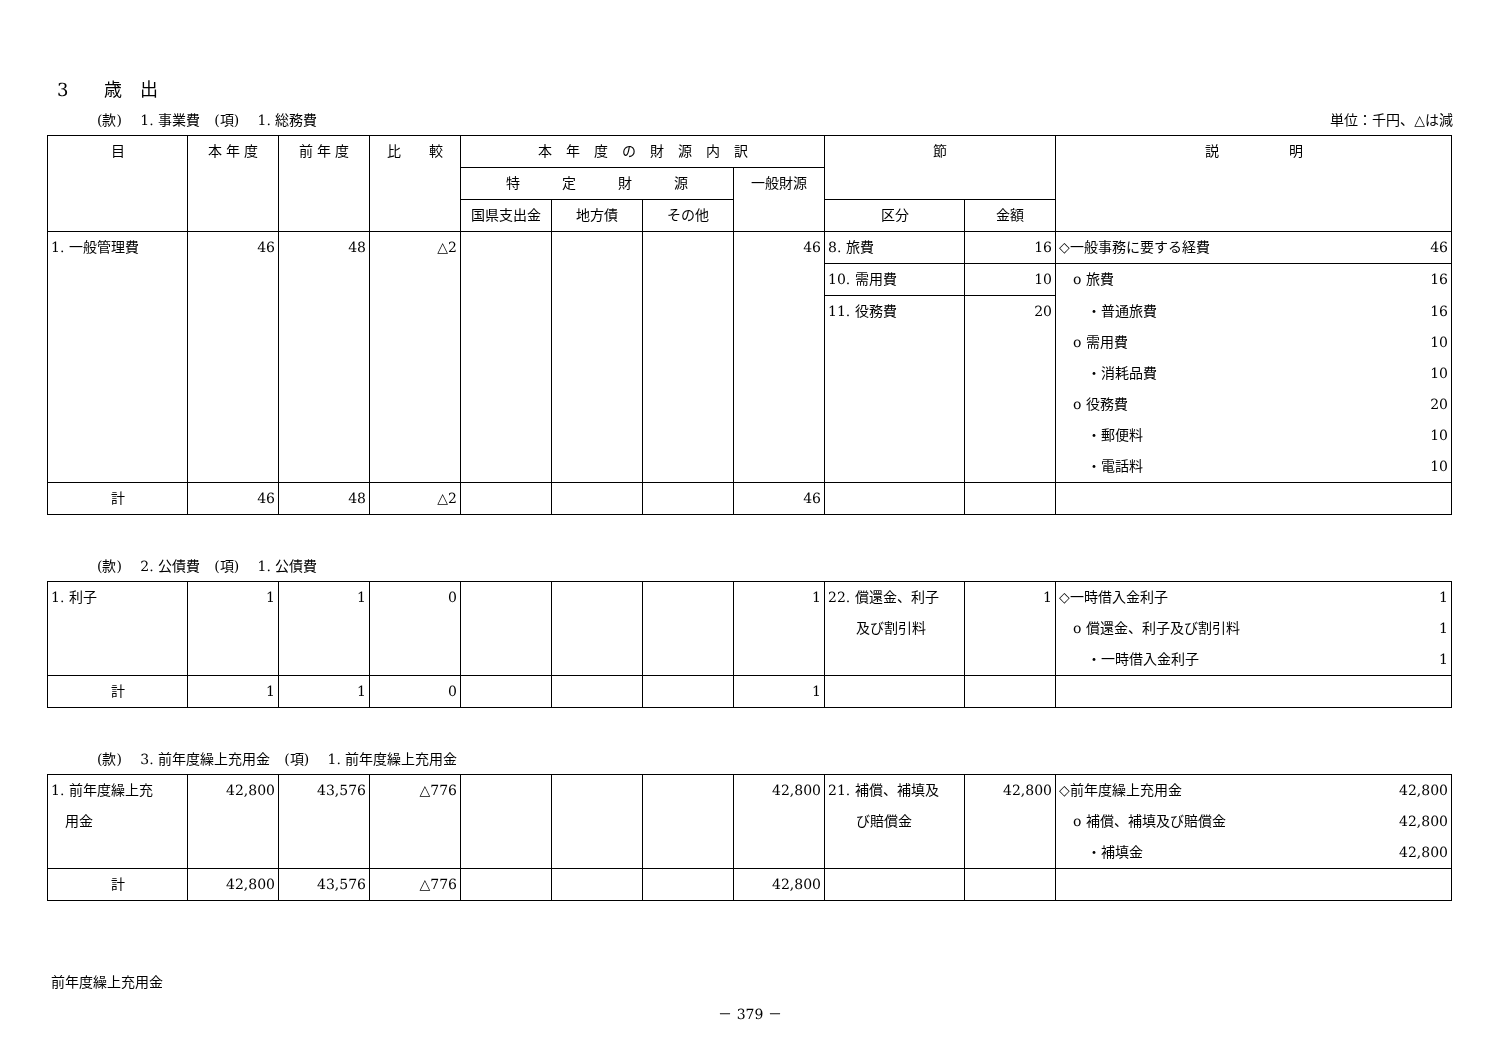3　　歳　出
(款)　 1. 事業費　(項)　 1. 総務費 単位：千円、△は減
| 目 | 本 年 度 | 前 年 度 | 比 較 | 本 年 度 の 財 源 内 訳 | | | | 節 | | 説 明 |
| --- | --- | --- | --- | --- | --- | --- | --- | --- | --- | --- |
| | | | | 特 定 財 源 | | | 一般財源 | | | |
| | | | | 国県支出金 | 地方債 | その他 | | 区分 | 金額 | |
| 1. 一般管理費 | 46 | 48 | △2 | | | | 46 | 8. 旅費 | 16 | ◇一般事務に要する経費 46 |
| | | | | | | | | 10. 需用費 | 10 | o 旅費 16 |
| | | | | | | | | 11. 役務費 | 20 | ・普通旅費 16 |
| | | | | | | | | | | o 需用費 10 |
| | | | | | | | | | | ・消耗品費 10 |
| | | | | | | | | | | o 役務費 20 |
| | | | | | | | | | | ・郵便料 10 |
| | | | | | | | | | | ・電話料 10 |
| 計 | 46 | 48 | △2 | | | | 46 | | | |
(款)　 2. 公債費　(項)　 1. 公債費
| 1. 利子 | 1 | 1 | 0 | | | | 1 | 22. 償還金、利子 及び割引料 | 1 | ◇一時借入金利子 1 |
| | | | | | | | | | | o 償還金、利子及び割引料 1 |
| | | | | | | | | | | ・一時借入金利子 1 |
| 計 | 1 | 1 | 0 | | | | 1 | | | |
(款)　 3. 前年度繰上充用金　(項)　 1. 前年度繰上充用金
| 1. 前年度繰上充 用金 | 42,800 | 43,576 | △776 | | | | 42,800 | 21. 補償、補填及 び賠償金 | 42,800 | ◇前年度繰上充用金 42,800 |
| | | | | | | | | | | o 補償、補填及び賠償金 42,800 |
| | | | | | | | | | | ・補填金 42,800 |
| 計 | 42,800 | 43,576 | △776 | | | | 42,800 | | | |
前年度繰上充用金
－ 379 －